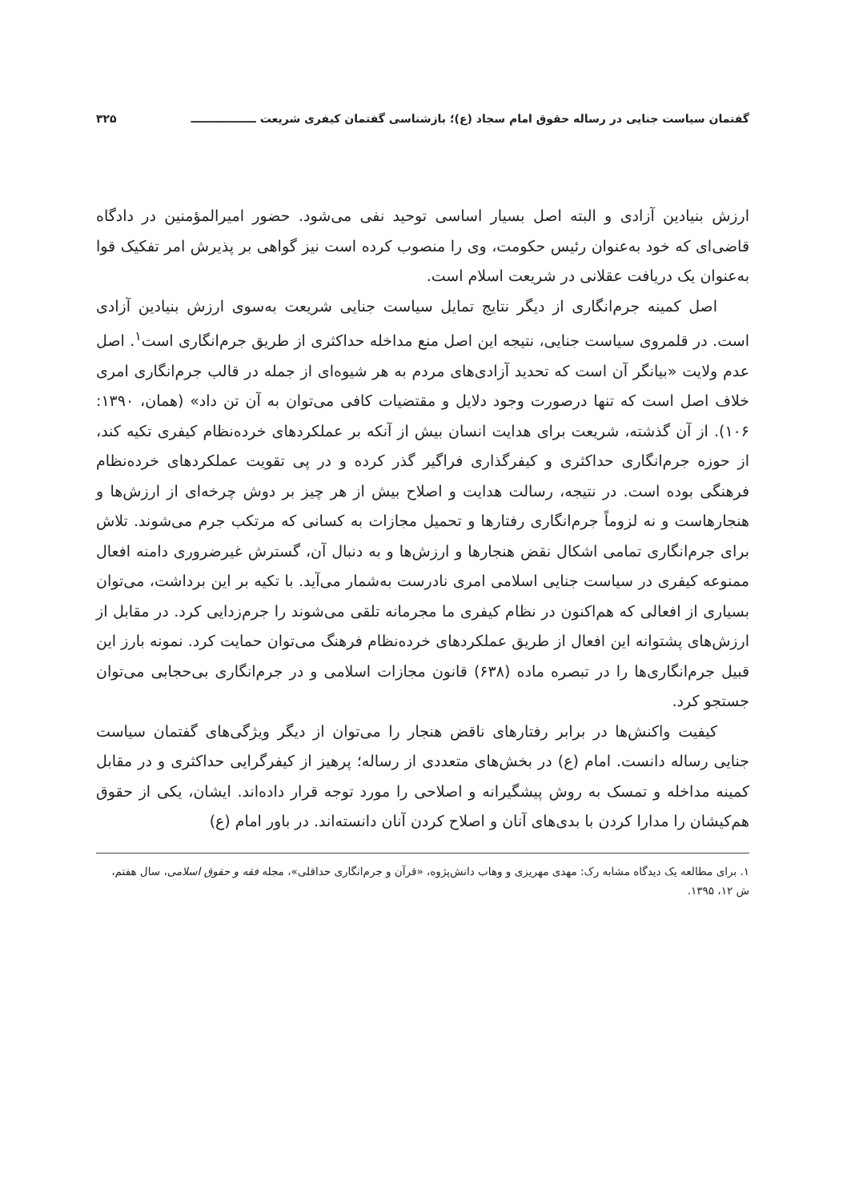گفتمان سیاست جنایی در رساله حقوق امام سجاد (ع)؛ بازشناسی گفتمان کیفری شریعت ـــــــــــــــــ ۳۲۵
ارزش بنیادین آزادی و البته اصل بسیار اساسی توحید نفی می‌شود. حضور امیرالمؤمنین در دادگاه قاضی‌ای که خود به‌عنوان رئیس حکومت، وی را منصوب کرده است نیز گواهی بر پذیرش امر تفکیک قوا به‌عنوان یک دریافت عقلانی در شریعت اسلام است.
اصل کمینه جرم‌انگاری از دیگر نتایج تمایل سیاست جنایی شریعت به‌سوی ارزش بنیادین آزادی است. در قلمروی سیاست جنایی، نتیجه این اصل منع مداخله حداکثری از طریق جرم‌انگاری است<sup>۱</sup>. اصل عدم ولایت «بیانگر آن است که تحدید آزادی‌های مردم به هر شیوه‌ای از جمله در قالب جرم‌انگاری امری خلاف اصل است که تنها درصورت وجود دلایل و مقتضیات کافی می‌توان به آن تن داد» (همان، ۱۳۹۰: ۱۰۶). از آن گذشته، شریعت برای هدایت انسان بیش از آنکه بر عملکردهای خرده‌نظام کیفری تکیه کند، از حوزه جرم‌انگاری حداکثری و کیفرگذاری فراگیر گذر کرده و در پی تقویت عملکردهای خرده‌نظام فرهنگی بوده است. در نتیجه، رسالت هدایت و اصلاح بیش از هر چیز بر دوش چرخه‌ای از ارزش‌ها و هنجارهاست و نه لزوماً جرم‌انگاری رفتارها و تحمیل مجازات به کسانی که مرتکب جرم می‌شوند. تلاش برای جرم‌انگاری تمامی اشکال نقض هنجارها و ارزش‌ها و به دنبال آن، گسترش غیرضروری دامنه افعال ممنوعه کیفری در سیاست جنایی اسلامی امری نادرست به‌شمار می‌آید. با تکیه بر این برداشت، می‌توان بسیاری از افعالی که هم‌اکنون در نظام کیفری ما مجرمانه تلقی می‌شوند را جرم‌زدایی کرد. در مقابل از ارزش‌های پشتوانه این افعال از طریق عملکردهای خرده‌نظام فرهنگ می‌توان حمایت کرد. نمونه بارز این قبیل جرم‌انگاری‌ها را در تبصره ماده (۶۳۸) قانون مجازات اسلامی و در جرم‌انگاری بی‌حجابی می‌توان جستجو کرد.
کیفیت واکنش‌ها در برابر رفتارهای ناقض هنجار را می‌توان از دیگر ویژگی‌های گفتمان سیاست جنایی رساله دانست. امام (ع) در بخش‌های متعددی از رساله؛ پرهیز از کیفرگرایی حداکثری و در مقابل کمینه مداخله و تمسک به روش پیشگیرانه و اصلاحی را مورد توجه قرار داده‌اند. ایشان، یکی از حقوق هم‌کیشان را مدارا کردن با بدی‌های آنان و اصلاح کردن آنان دانسته‌اند. در باور امام (ع)
۱. برای مطالعه یک دیدگاه مشابه رک: مهدی مهریزی و وهاب دانش‌پژوه، «قرآن و جرم‌انگاری حداقلی»، مجله فقه و حقوق اسلامی، سال هفتم، ش ۱۲، ۱۳۹۵.